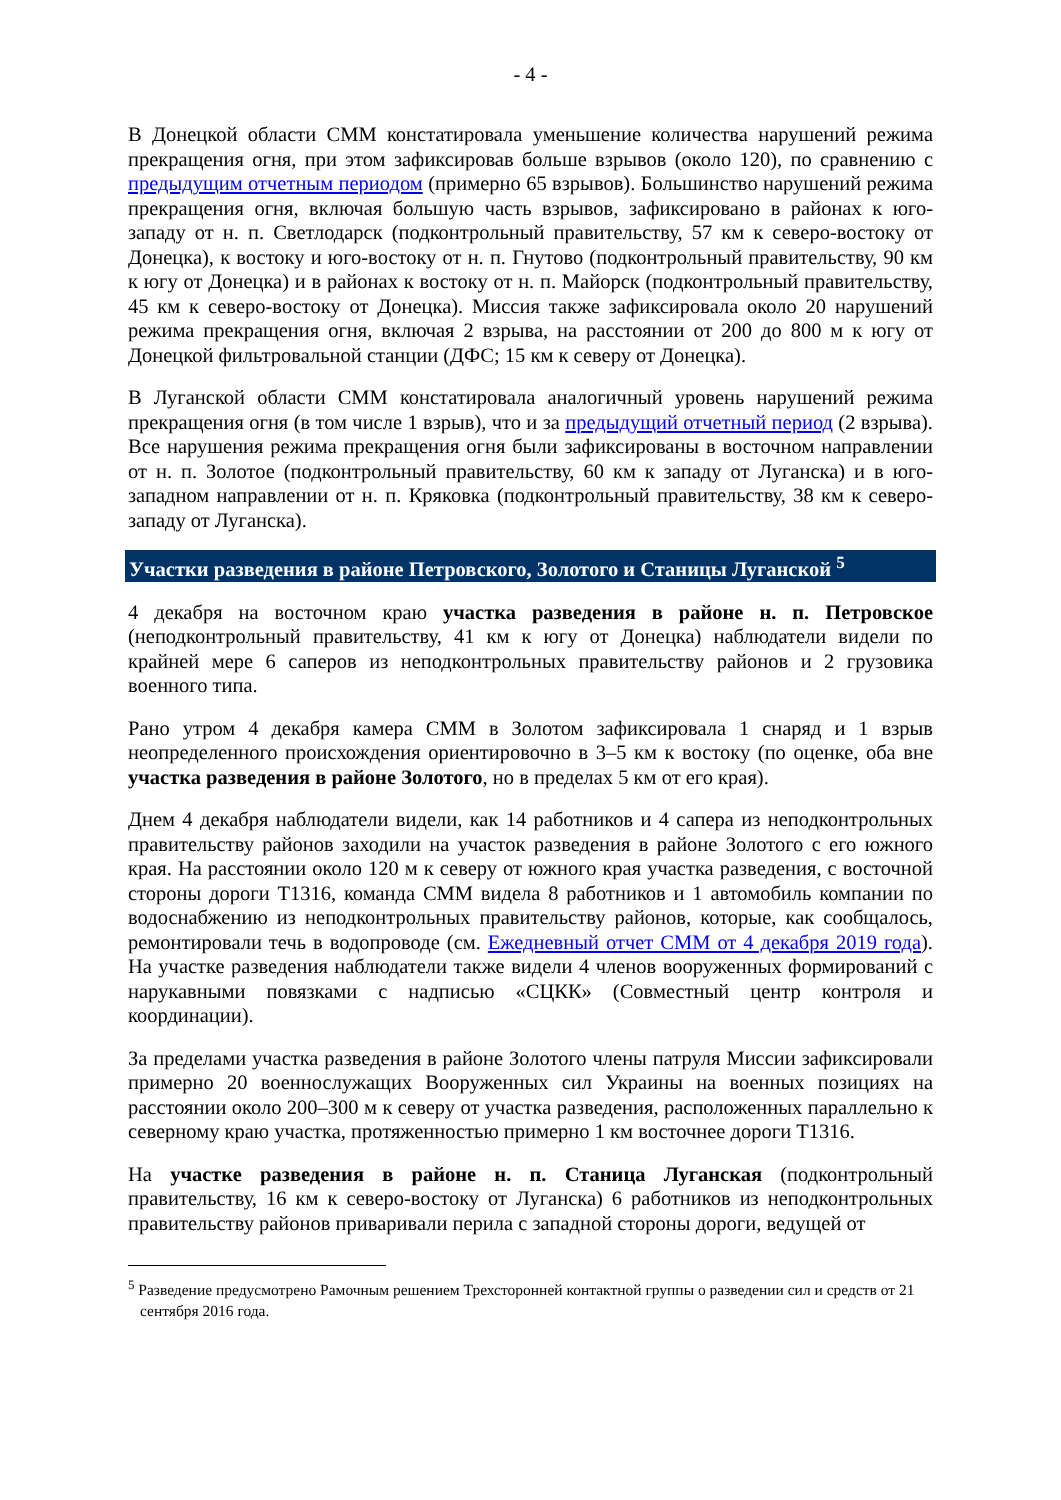- 4 -
В Донецкой области СММ констатировала уменьшение количества нарушений режима прекращения огня, при этом зафиксировав больше взрывов (около 120), по сравнению с предыдущим отчетным периодом (примерно 65 взрывов). Большинство нарушений режима прекращения огня, включая большую часть взрывов, зафиксировано в районах к юго-западу от н. п. Светлодарск (подконтрольный правительству, 57 км к северо-востоку от Донецка), к востоку и юго-востоку от н. п. Гнутово (подконтрольный правительству, 90 км к югу от Донецка) и в районах к востоку от н. п. Майорск (подконтрольный правительству, 45 км к северо-востоку от Донецка). Миссия также зафиксировала около 20 нарушений режима прекращения огня, включая 2 взрыва, на расстоянии от 200 до 800 м к югу от Донецкой фильтровальной станции (ДФС; 15 км к северу от Донецка).
В Луганской области СММ констатировала аналогичный уровень нарушений режима прекращения огня (в том числе 1 взрыв), что и за предыдущий отчетный период (2 взрыва). Все нарушения режима прекращения огня были зафиксированы в восточном направлении от н. п. Золотое (подконтрольный правительству, 60 км к западу от Луганска) и в юго-западном направлении от н. п. Кряковка (подконтрольный правительству, 38 км к северо-западу от Луганска).
Участки разведения в районе Петровского, Золотого и Станицы Луганской <sup>5</sup>
4 декабря на восточном краю участка разведения в районе н. п. Петровское (неподконтрольный правительству, 41 км к югу от Донецка) наблюдатели видели по крайней мере 6 саперов из неподконтрольных правительству районов и 2 грузовика военного типа.
Рано утром 4 декабря камера СММ в Золотом зафиксировала 1 снаряд и 1 взрыв неопределенного происхождения ориентировочно в 3–5 км к востоку (по оценке, оба вне участка разведения в районе Золотого, но в пределах 5 км от его края).
Днем 4 декабря наблюдатели видели, как 14 работников и 4 сапера из неподконтрольных правительству районов заходили на участок разведения в районе Золотого с его южного края. На расстоянии около 120 м к северу от южного края участка разведения, с восточной стороны дороги Т1316, команда СММ видела 8 работников и 1 автомобиль компании по водоснабжению из неподконтрольных правительству районов, которые, как сообщалось, ремонтировали течь в водопроводе (см. Ежедневный отчет СММ от 4 декабря 2019 года). На участке разведения наблюдатели также видели 4 членов вооруженных формирований с нарукавными повязками с надписью «СЦКК» (Совместный центр контроля и координации).
За пределами участка разведения в районе Золотого члены патруля Миссии зафиксировали примерно 20 военнослужащих Вооруженных сил Украины на военных позициях на расстоянии около 200–300 м к северу от участка разведения, расположенных параллельно к северному краю участка, протяженностью примерно 1 км восточнее дороги Т1316.
На участке разведения в районе н. п. Станица Луганская (подконтрольный правительству, 16 км к северо-востоку от Луганска) 6 работников из неподконтрольных правительству районов приваривали перила с западной стороны дороги, ведущей от
<sup>5</sup> Разведение предусмотрено Рамочным решением Трехсторонней контактной группы о разведении сил и средств от 21 сентября 2016 года.